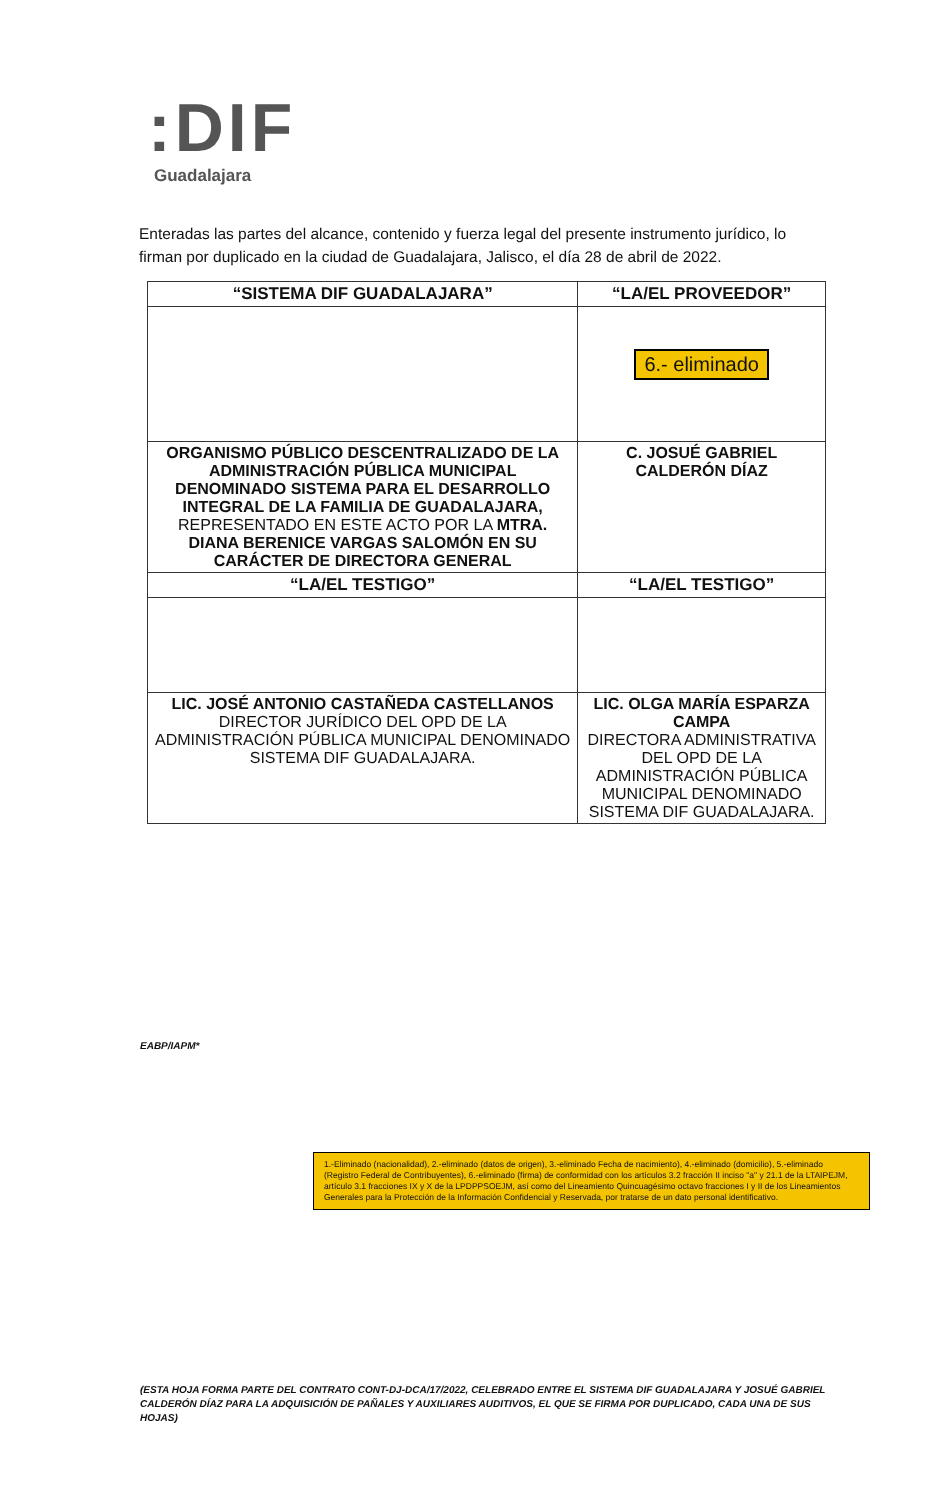:DIF
Guadalajara
Enteradas las partes del alcance, contenido y fuerza legal del presente instrumento jurídico, lo firman por duplicado en la ciudad de Guadalajara, Jalisco, el día 28 de abril de 2022.
| “SISTEMA DIF GUADALAJARA” | “LA/EL PROVEEDOR” |
| --- | --- |
| | 6.- eliminado |
| ORGANISMO PÚBLICO DESCENTRALIZADO DE LA ADMINISTRACIÓN PÚBLICA MUNICIPAL DENOMINADO SISTEMA PARA EL DESARROLLO INTEGRAL DE LA FAMILIA DE GUADALAJARA, REPRESENTADO EN ESTE ACTO POR LA MTRA. DIANA BERENICE VARGAS SALOMÓN EN SU CARÁCTER DE DIRECTORA GENERAL | C. JOSUÉ GABRIEL CALDERÓN DÍAZ |
| “LA/EL TESTIGO” | “LA/EL TESTIGO” |
| LIC. JOSÉ ANTONIO CASTAÑEDA CASTELLANOS DIRECTOR JURÍDICO DEL OPD DE LA ADMINISTRACIÓN PÚBLICA MUNICIPAL DENOMINADO SISTEMA DIF GUADALAJARA. | LIC. OLGA MARÍA ESPARZA CAMPA DIRECTORA ADMINISTRATIVA DEL OPD DE LA ADMINISTRACIÓN PÚBLICA MUNICIPAL DENOMINADO SISTEMA DIF GUADALAJARA. |
EABP/IAPM*
1.-Eliminado (nacionalidad), 2.-eliminado (datos de origen), 3.-eliminado Fecha de nacimiento), 4.-eliminado (domicilio), 5.-eliminado (Registro Federal de Contribuyentes), 6.-eliminado (firma) de conformidad con los artículos 3.2 fracción II inciso "a" y 21.1 de la LTAIPEJM, artículo 3.1 fracciones IX y X de la LPDPPSOEJM, así como del Lineamiento Quincuagésimo octavo fracciones I y II de los Lineamientos Generales para la Protección de la Información Confidencial y Reservada, por tratarse de un dato personal identificativo.
(ESTA HOJA FORMA PARTE DEL CONTRATO CONT-DJ-DCA/17/2022, CELEBRADO ENTRE EL SISTEMA DIF GUADALAJARA Y JOSUÉ GABRIEL CALDERÓN DÍAZ PARA LA ADQUISICIÓN DE PAÑALES Y AUXILIARES AUDITIVOS, EL QUE SE FIRMA POR DUPLICADO, CADA UNA DE SUS HOJAS)